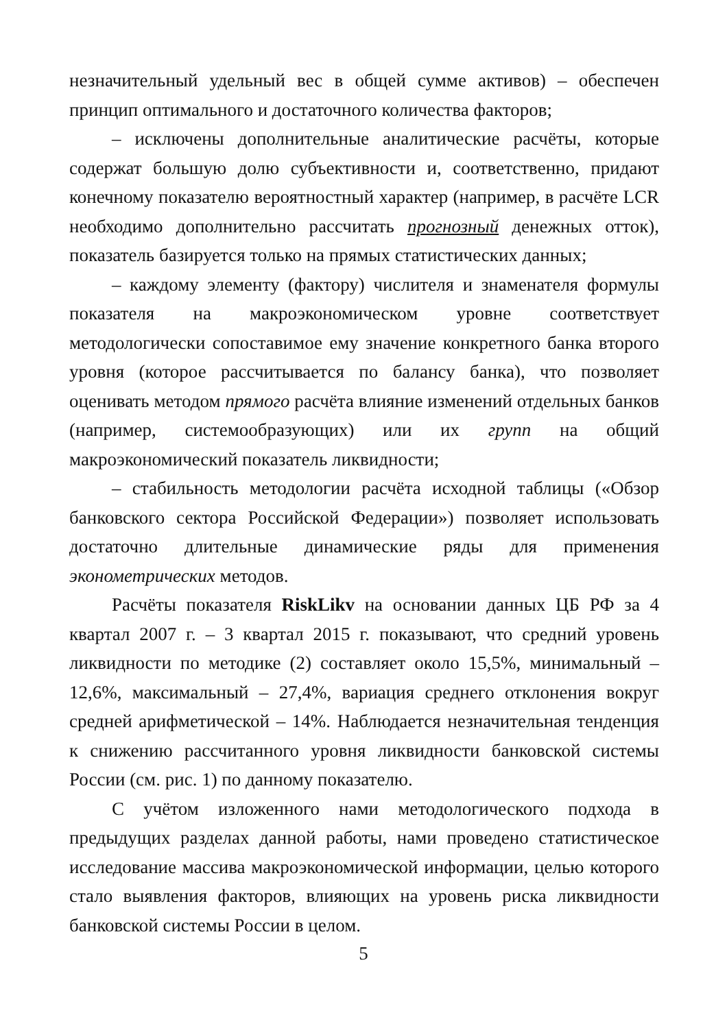незначительный удельный вес в общей сумме активов) – обеспечен принцип оптимального и достаточного количества факторов;
– исключены дополнительные аналитические расчёты, которые содержат большую долю субъективности и, соответственно, придают конечному показателю вероятностный характер (например, в расчёте LCR необходимо дополнительно рассчитать прогнозный денежных отток), показатель базируется только на прямых статистических данных;
– каждому элементу (фактору) числителя и знаменателя формулы показателя на макроэкономическом уровне соответствует методологически сопоставимое ему значение конкретного банка второго уровня (которое рассчитывается по балансу банка), что позволяет оценивать методом прямого расчёта влияние изменений отдельных банков (например, системообразующих) или их групп на общий макроэкономический показатель ликвидности;
– стабильность методологии расчёта исходной таблицы («Обзор банковского сектора Российской Федерации») позволяет использовать достаточно длительные динамические ряды для применения эконометрических методов.
Расчёты показателя RiskLikv на основании данных ЦБ РФ за 4 квартал 2007 г. – 3 квартал 2015 г. показывают, что средний уровень ликвидности по методике (2) составляет около 15,5%, минимальный – 12,6%, максимальный – 27,4%, вариация среднего отклонения вокруг средней арифметической – 14%. Наблюдается незначительная тенденция к снижению рассчитанного уровня ликвидности банковской системы России (см. рис. 1) по данному показателю.
С учётом изложенного нами методологического подхода в предыдущих разделах данной работы, нами проведено статистическое исследование массива макроэкономической информации, целью которого стало выявления факторов, влияющих на уровень риска ликвидности банковской системы России в целом.
5